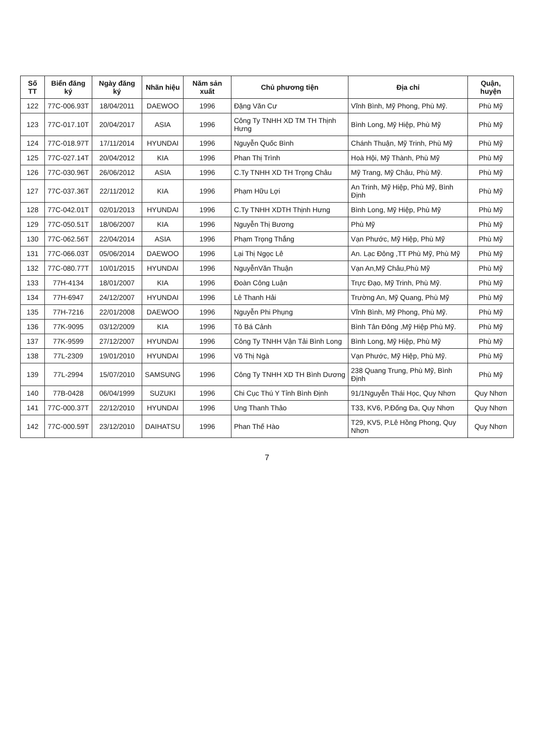| Số TT | Biển đăng ký | Ngày đăng ký | Nhãn hiệu | Năm sản xuất | Chủ phương tiện | Địa chỉ | Quận, huyện |
| --- | --- | --- | --- | --- | --- | --- | --- |
| 122 | 77C-006.93T | 18/04/2011 | DAEWOO | 1996 | Đặng Văn Cư | Vĩnh Bình, Mỹ Phong, Phù Mỹ. | Phù Mỹ |
| 123 | 77C-017.10T | 20/04/2017 | ASIA | 1996 | Công Ty TNHH XD TM TH Thịnh Hưng | Bình Long, Mỹ Hiệp, Phù Mỹ | Phù Mỹ |
| 124 | 77C-018.97T | 17/11/2014 | HYUNDAI | 1996 | Nguyễn Quốc Bình | Chánh Thuận, Mỹ Trinh, Phù Mỹ | Phù Mỹ |
| 125 | 77C-027.14T | 20/04/2012 | KIA | 1996 | Phan Thị Trình | Hoà Hội, Mỹ Thành, Phù Mỹ | Phù Mỹ |
| 126 | 77C-030.96T | 26/06/2012 | ASIA | 1996 | C.Ty TNHH XD TH Trọng Châu | Mỹ Trang, Mỹ Châu, Phù Mỹ. | Phù Mỹ |
| 127 | 77C-037.36T | 22/11/2012 | KIA | 1996 | Phạm Hữu Lợi | An Trinh, Mỹ Hiệp, Phù Mỹ, Bình Định | Phù Mỹ |
| 128 | 77C-042.01T | 02/01/2013 | HYUNDAI | 1996 | C.Ty TNHH XDTH Thịnh Hưng | Bình Long, Mỹ Hiệp, Phù Mỹ | Phù Mỹ |
| 129 | 77C-050.51T | 18/06/2007 | KIA | 1996 | Nguyễn Thị Bương | Phù Mỹ | Phù Mỹ |
| 130 | 77C-062.56T | 22/04/2014 | ASIA | 1996 | Phạm Trọng Thắng | Vạn Phước, Mỹ Hiệp, Phù Mỹ | Phù Mỹ |
| 131 | 77C-066.03T | 05/06/2014 | DAEWOO | 1996 | Lại Thị Ngọc Lê | An. Lạc Đông ,TT Phù Mỹ, Phù Mỹ | Phù Mỹ |
| 132 | 77C-080.77T | 10/01/2015 | HYUNDAI | 1996 | NguyễnVăn Thuận | Vạn An,Mỹ Châu,Phù Mỹ | Phù Mỹ |
| 133 | 77H-4134 | 18/01/2007 | KIA | 1996 | Đoàn Công Luận | Trực Đạo, Mỹ Trinh, Phù Mỹ. | Phù Mỹ |
| 134 | 77H-6947 | 24/12/2007 | HYUNDAI | 1996 | Lê Thanh Hải | Trường An, Mỹ Quang, Phù Mỹ | Phù Mỹ |
| 135 | 77H-7216 | 22/01/2008 | DAEWOO | 1996 | Nguyễn Phi Phụng | Vĩnh Bình, Mỹ Phong, Phù Mỹ. | Phù Mỹ |
| 136 | 77K-9095 | 03/12/2009 | KIA | 1996 | Tô Bá Cảnh | Bình Tân Đông ,Mỹ Hiệp Phù Mỹ. | Phù Mỹ |
| 137 | 77K-9599 | 27/12/2007 | HYUNDAI | 1996 | Công Ty TNHH Vận Tải Bình Long | Bình Long, Mỹ Hiệp, Phù Mỹ | Phù Mỹ |
| 138 | 77L-2309 | 19/01/2010 | HYUNDAI | 1996 | Võ Thị Ngà | Vạn Phước, Mỹ Hiệp, Phù Mỹ. | Phù Mỹ |
| 139 | 77L-2994 | 15/07/2010 | SAMSUNG | 1996 | Công Ty TNHH XD TH Bình Dương | 238 Quang Trung, Phù Mỹ, Bình Định | Phù Mỹ |
| 140 | 77B-0428 | 06/04/1999 | SUZUKI | 1996 | Chi Cục Thú Y Tỉnh Bình Định | 91/1Nguyễn Thái Học, Quy Nhơn | Quy Nhơn |
| 141 | 77C-000.37T | 22/12/2010 | HYUNDAI | 1996 | Ung Thanh Thảo | T33, KV6, P.Đống Đa, Quy Nhơn | Quy Nhơn |
| 142 | 77C-000.59T | 23/12/2010 | DAIHATSU | 1996 | Phan Thế Hào | T29, KV5, P.Lê Hồng Phong, Quy Nhơn | Quy Nhơn |
7